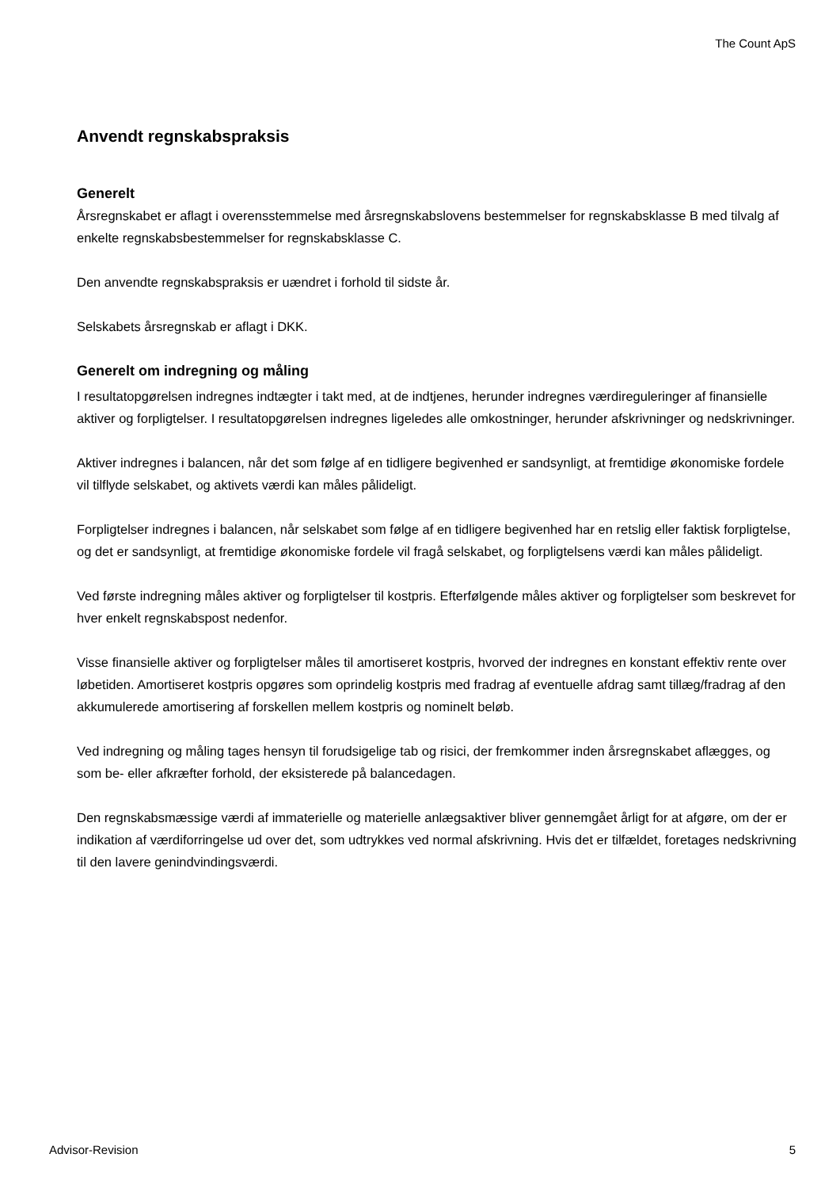The Count ApS
Anvendt regnskabspraksis
Generelt
Årsregnskabet er aflagt i overensstemmelse med årsregnskabslovens bestemmelser for regnskabsklasse B med tilvalg af enkelte regnskabsbestemmelser for regnskabsklasse C.
Den anvendte regnskabspraksis er uændret i forhold til sidste år.
Selskabets årsregnskab er aflagt i DKK.
Generelt om indregning og måling
I resultatopgørelsen indregnes indtægter i takt med, at de indtjenes, herunder indregnes værdireguleringer af finansielle aktiver og forpligtelser. I resultatopgørelsen indregnes ligeledes alle omkostninger, herunder afskrivninger og nedskrivninger.
Aktiver indregnes i balancen, når det som følge af en tidligere begivenhed er sandsynligt, at fremtidige økonomiske fordele vil tilflyde selskabet, og aktivets værdi kan måles pålideligt.
Forpligtelser indregnes i balancen, når selskabet som følge af en tidligere begivenhed har en retslig eller faktisk forpligtelse, og det er sandsynligt, at fremtidige økonomiske fordele vil fragå selskabet, og forpligtelsens værdi kan måles pålideligt.
Ved første indregning måles aktiver og forpligtelser til kostpris. Efterfølgende måles aktiver og forpligtelser som beskrevet for hver enkelt regnskabspost nedenfor.
Visse finansielle aktiver og forpligtelser måles til amortiseret kostpris, hvorved der indregnes en konstant effektiv rente over løbetiden. Amortiseret kostpris opgøres som oprindelig kostpris med fradrag af eventuelle afdrag samt tillæg/fradrag af den akkumulerede amortisering af forskellen mellem kostpris og nominelt beløb.
Ved indregning og måling tages hensyn til forudsigelige tab og risici, der fremkommer inden årsregnskabet aflægges, og som be- eller afkræfter forhold, der eksisterede på balancedagen.
Den regnskabsmæssige værdi af immaterielle og materielle anlægsaktiver bliver gennemgået årligt for at afgøre, om der er indikation af værdiforringelse ud over det, som udtrykkes ved normal afskrivning. Hvis det er tilfældet, foretages nedskrivning til den lavere genindvindingsværdi.
Advisor-Revision 5